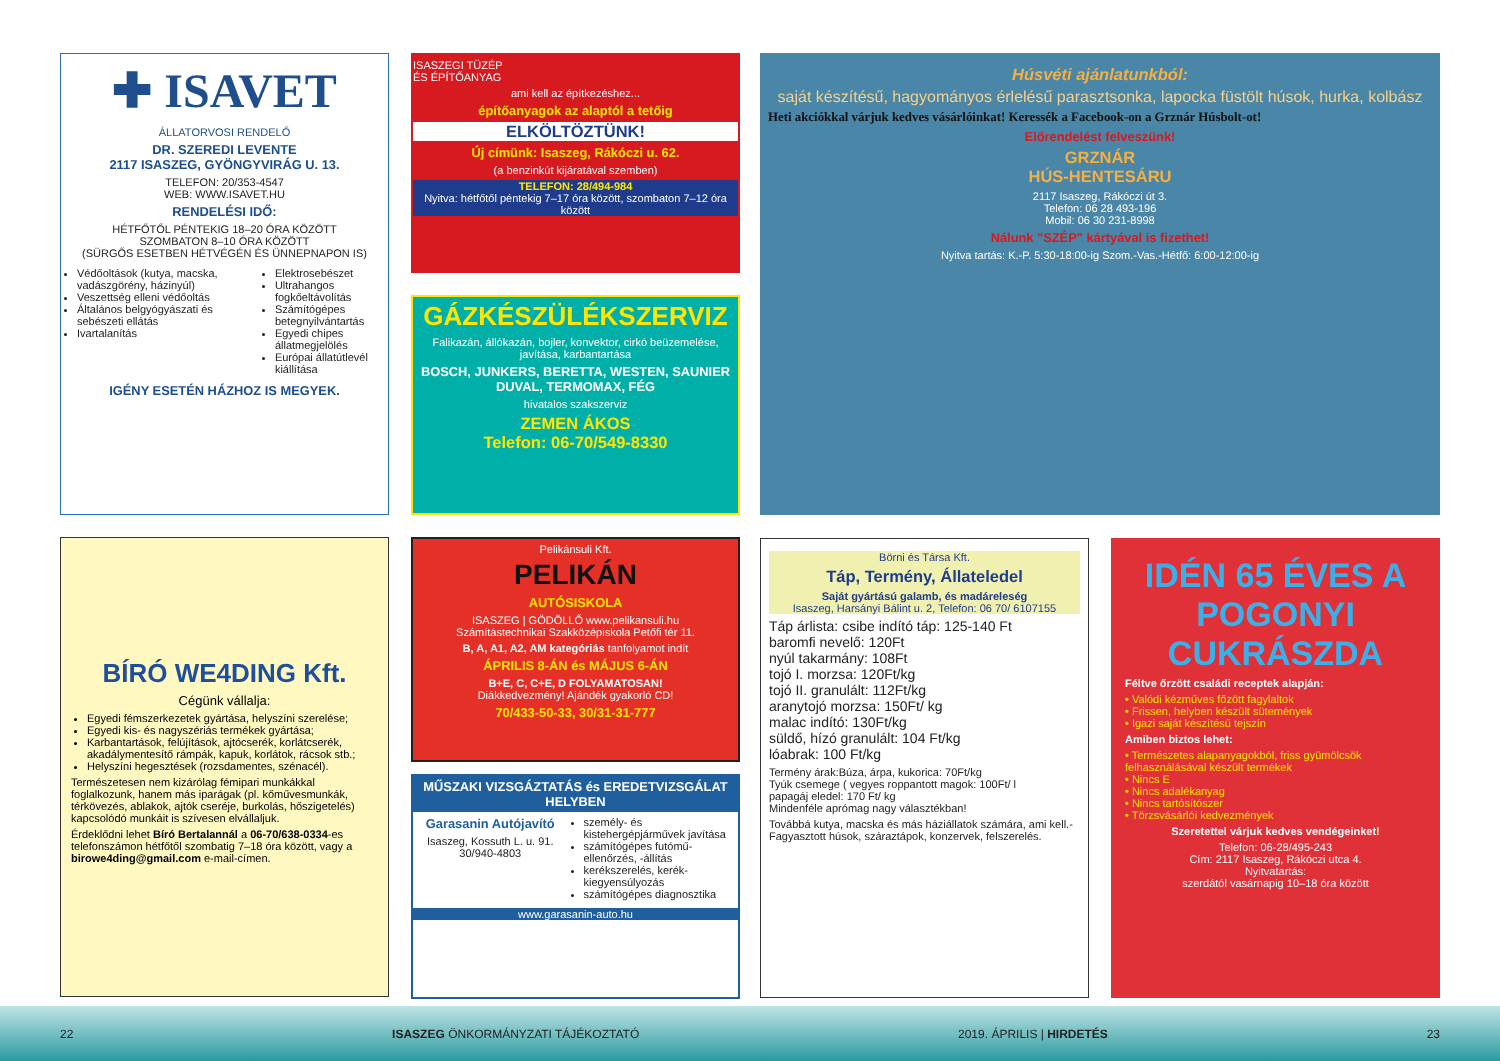ISASZEGI TÜZÉP
ÉS ÉPÍTŐANYAG
ami kell az építkezéshez...
építőanyagok az alaptól a tetőig
ELKÖLTÖZTÜNK!
Új címünk: Isaszeg, Rákóczi u. 62.
(a benzinkút kijáratával szemben)
TELEFON: 28/494-984
Nyitva: hétfőtől péntekig 7–17 óra között, szombaton 7–12 óra között
✚ ISAVET
ÁLLATORVOSI RENDELŐ
DR. SZEREDI LEVENTE
2117 ISASZEG, GYÖNGYVIRÁG U. 13.
TELEFON: 20/353-4547
WEB: WWW.ISAVET.HU
RENDELÉSI IDŐ:
HÉTFŐTŐL PÉNTEKIG 18–20 ÓRA KÖZÖTT
SZOMBATON 8–10 ÓRA KÖZÖTT
(SÜRGŐS ESETBEN HÉTVÉGÉN ÉS ÜNNEPNAPON IS)
Védőoltások (kutya, macska, vadászgörény, házinyúl)
Veszettség elleni védőoltás
Általános belgyógyászati és sebészeti ellátás
Ivartalanítás
Elektrosebészet
Ultrahangos fogkőeltávolítás
Számítógépes betegnyilvántartás
Egyedi chipes állatmegjelölés
Európai állatútlevél kiállítása
IGÉNY ESETÉN HÁZHOZ IS MEGYEK.
GÁZKÉSZÜLÉKSZERVIZ
Falikazán, állókazán, bojler, konvektor, cirkó beüzemelése, javítása, karbantartása
BOSCH, JUNKERS, BERETTA, WESTEN, SAUNIER DUVAL, TERMOMAX, FÉG
hivatalos szakszerviz
ZEMEN ÁKOS
Telefon: 06-70/549-8330
BÍRÓ WE4DING Kft.
Cégünk vállalja:
Egyedi fémszerkezetek gyártása, helyszíni szerelése;
Egyedi kis- és nagyszériás termékek gyártása;
Karbantartások, felújítások, ajtócserék, korlátcserék, akadálymentesítő rámpák, kapuk, korlátok, rácsok stb.;
Helyszíni hegesztések (rozsdamentes, szénacél).
Természetesen nem kizárólag fémipari munkákkal foglalkozunk, hanem más iparágak (pl. kőművesmunkák, térkövezés, ablakok, ajtók cseréje, burkolás, hőszigetelés) kapcsolódó munkáit is szívesen elvállaljuk.
Érdeklődni lehet Bíró Bertalannál a 06-70/638-0334-es telefonszámon hétfőtől szombatig 7–18 óra között, vagy a birowe4ding@gmail.com e-mail-címen.
Pelikánsuli Kft.
PELIKÁN
AUTÓSISKOLA
ISASZEG | GÖDÖLLŐ www.pelikansuli.hu
Számítástechnikai Szakközépiskola Petőfi tér 11.
B, A, A1, A2, AM kategóriás tanfolyamot indít
ÁPRILIS 8-ÁN és MÁJUS 6-ÁN
B+E, C, C+E, D FOLYAMATOSAN!
Diákkedvezmény! Ajándék gyakorló CD!
70/433-50-33, 30/31-31-777
MŰSZAKI VIZSGÁZTATÁS és EREDETVIZSGÁLAT HELYBEN
Garasanin Autójavító
Isaszeg, Kossuth L. u. 91.
30/940-4803
személy- és kistehergépjárművek javítása
számítógépes futómű-ellenőrzés, -állítás
kerékszerelés, kerék-kiegyensúlyozás
számítógépes diagnosztika
www.garasanin-auto.hu
Húsvéti ajánlatunkból:
saját készítésű, hagyományos érlelésű parasztsonka, lapocka füstölt húsok, hurka, kolbász
Heti akciókkal várjuk kedves vásárlóinkat! Keressék a Facebook-on a Grznár Húsbolt-ot!
Előrendelést felveszünk!
GRZNÁR
HÚS-HENTESÁRU
2117 Isaszeg, Rákóczi út 3.
Telefon: 06 28 493-196
Mobil: 06 30 231-8998
Nálunk "SZÉP" kártyával is fizethet!
Nyitva tartás: K.-P. 5:30-18:00-ig Szom.-Vas.-Hétfő: 6:00-12:00-ig
Börni és Társa Kft.
Táp, Termény, Állateledel
Saját gyártású galamb, és madáreleség
Isaszeg, Harsányi Bálint u. 2, Telefon: 06 70/ 6107155
Táp árlista: csibe indító táp: 125-140 Ft
baromfi nevelő: 120Ft
nyúl takarmány: 108Ft
tojó I. morzsa: 120Ft/kg
tojó II. granulált: 112Ft/kg
aranytojó morzsa: 150Ft/ kg
malac indító: 130Ft/kg
süldő, hízó granulált: 104 Ft/kg
lóabrak: 100 Ft/kg
Termény árak:Búza, árpa, kukorica: 70Ft/kg
Tyúk csemege ( vegyes roppantott magok: 100Ft/ l
papagáj eledel: 170 Ft/ kg
Mindenféle aprómag nagy választékban!
Továbbá kutya, macska és más háziállatok számára, ami kell.- Fagyasztott húsok, száraztápok, konzervek, felszerelés.
IDÉN 65 ÉVES A POGONYI CUKRÁSZDA
Féltve őrzött családi receptek alapján:
• Valódi kézműves főzött fagylaltok
• Frissen, helyben készült sütemények
• Igazi saját készítésű tejszín
Amiben biztos lehet:
• Természetes alapanyagokból, friss gyümölcsök felhasználásával készült termékek
• Nincs E
• Nincs adalékanyag
• Nincs tartósítószer
• Törzsvásárlói kedvezmények
Szeretettel várjuk kedves vendégeinket!
Telefon: 06-28/495-243
Cím: 2117 Isaszeg, Rákóczi utca 4.
Nyitvatartás:
szerdától vasárnapig 10–18 óra között
22 ISASZEG ÖNKORMÁNYZATI TÁJÉKOZTATÓ 2019. ÁPRILIS | HIRDETÉS 23